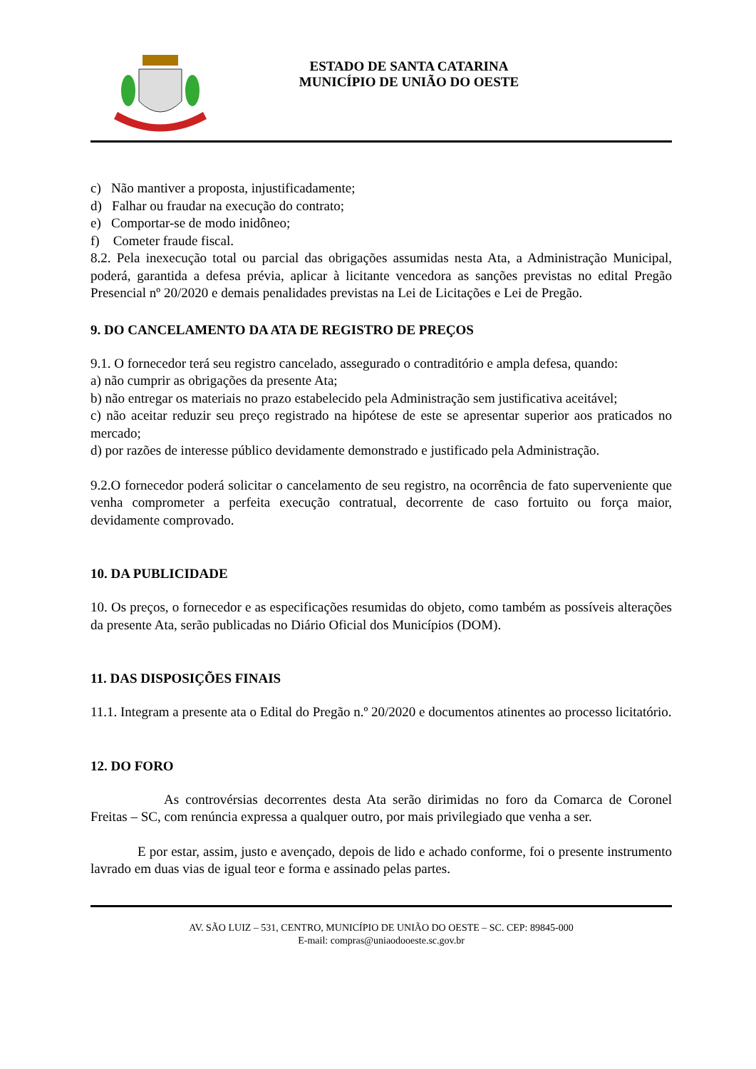ESTADO DE SANTA CATARINA
MUNICÍPIO DE UNIÃO DO OESTE
c) Não mantiver a proposta, injustificadamente;
d) Falhar ou fraudar na execução do contrato;
e) Comportar-se de modo inidôneo;
f) Cometer fraude fiscal.
8.2. Pela inexecução total ou parcial das obrigações assumidas nesta Ata, a Administração Municipal, poderá, garantida a defesa prévia, aplicar à licitante vencedora as sanções previstas no edital Pregão Presencial nº 20/2020 e demais penalidades previstas na Lei de Licitações e Lei de Pregão.
9. DO CANCELAMENTO DA ATA DE REGISTRO DE PREÇOS
9.1. O fornecedor terá seu registro cancelado, assegurado o contraditório e ampla defesa, quando:
a) não cumprir as obrigações da presente Ata;
b) não entregar os materiais no prazo estabelecido pela Administração sem justificativa aceitável;
c) não aceitar reduzir seu preço registrado na hipótese de este se apresentar superior aos praticados no mercado;
d) por razões de interesse público devidamente demonstrado e justificado pela Administração.
9.2.O fornecedor poderá solicitar o cancelamento de seu registro, na ocorrência de fato superveniente que venha comprometer a perfeita execução contratual, decorrente de caso fortuito ou força maior, devidamente comprovado.
10. DA PUBLICIDADE
10. Os preços, o fornecedor e as especificações resumidas do objeto, como também as possíveis alterações da presente Ata, serão publicadas no Diário Oficial dos Municípios (DOM).
11. DAS DISPOSIÇÕES FINAIS
11.1. Integram a presente ata o Edital do Pregão n.º 20/2020 e documentos atinentes ao processo licitatório.
12. DO FORO
As controvérsias decorrentes desta Ata serão dirimidas no foro da Comarca de Coronel Freitas – SC, com renúncia expressa a qualquer outro, por mais privilegiado que venha a ser.
E por estar, assim, justo e avençado, depois de lido e achado conforme, foi o presente instrumento lavrado em duas vias de igual teor e forma e assinado pelas partes.
AV. SÃO LUIZ – 531, CENTRO, MUNICÍPIO DE UNIÃO DO OESTE – SC. CEP: 89845-000
E-mail: compras@uniaodooeste.sc.gov.br